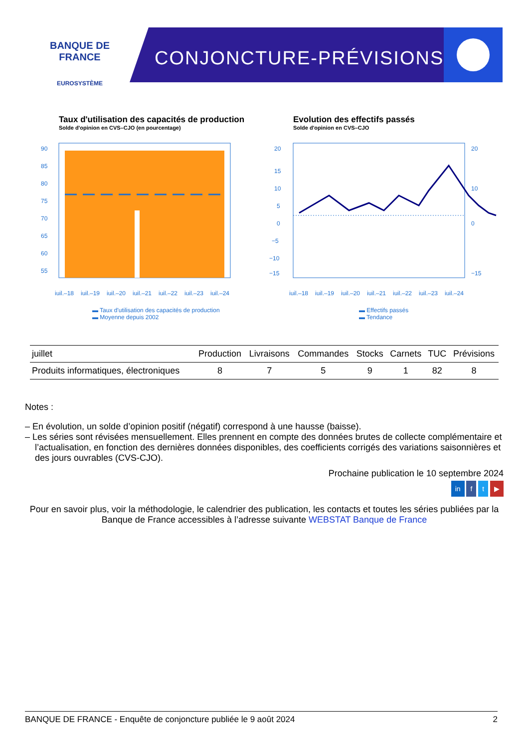BANQUE DE FRANCE
EUROSYSTÈME
CONJONCTURE-PRÉVISIONS
Taux d'utilisation des capacités de production
Solde d'opinion en CVS–CJO (en pourcentage)
90
85
80
75
70
65
60
55
juil.–18
juil.–19
juil.–20
juil.–21
juil.–22
juil.–23
juil.–24
▬ Taux d'utilisation des capacités de production
▬ Moyenne depuis 2002
Evolution des effectifs passés
Solde d'opinion en CVS–CJO
20
15
10
5
0
−5
−10
−15
20
10
0
−15
juil.–18
juil.–19
juil.–20
juil.–21
juil.–22
juil.–23
juil.–24
▬ Effectifs passés
▬ Tendance
| juillet | Production | Livraisons | Commandes | Stocks | Carnets | TUC | Prévisions |
| --- | --- | --- | --- | --- | --- | --- | --- |
| Produits informatiques, électroniques | 8 | 7 | 5 | 9 | 1 | 82 | 8 |
Notes :
– En évolution, un solde d’opinion positif (négatif) correspond à une hausse (baisse).
– Les séries sont révisées mensuellement. Elles prennent en compte des données brutes de collecte complémentaire et l’actualisation, en fonction des dernières données disponibles, des coefficients corrigés des variations saisonnières et des jours ouvrables (CVS-CJO).
Prochaine publication le 10 septembre 2024
in f t ▶
Pour en savoir plus, voir la méthodologie, le calendrier des publication, les contacts et toutes les séries publiées par la Banque de France accessibles à l’adresse suivante WEBSTAT Banque de France
BANQUE DE FRANCE - Enquête de conjoncture publiée le 9 août 2024 2